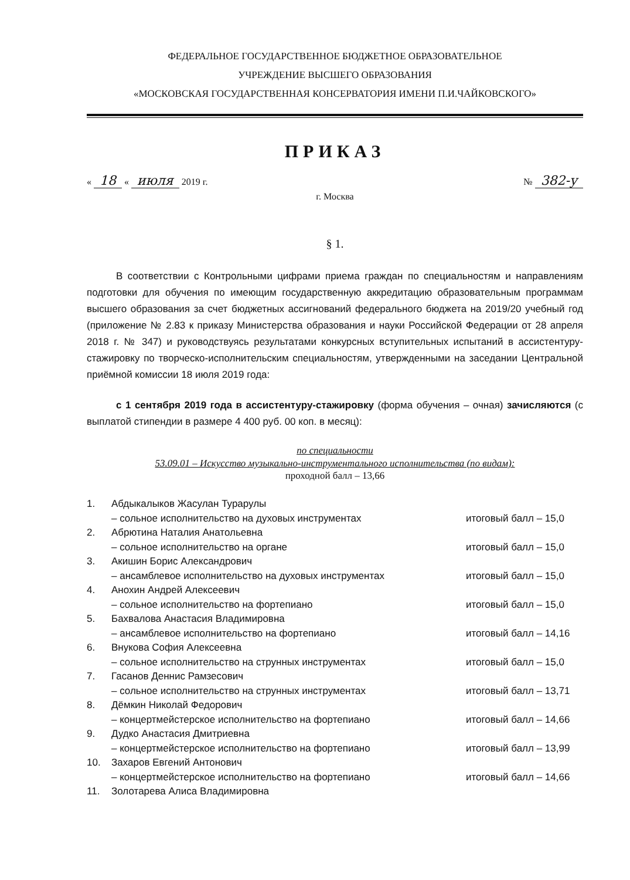ФЕДЕРАЛЬНОЕ ГОСУДАРСТВЕННОЕ БЮДЖЕТНОЕ ОБРАЗОВАТЕЛЬНОЕ
УЧРЕЖДЕНИЕ ВЫСШЕГО ОБРАЗОВАНИЯ
«МОСКОВСКАЯ ГОСУДАРСТВЕННАЯ КОНСЕРВАТОРИЯ ИМЕНИ П.И.ЧАЙКОВСКОГО»
ПРИКАЗ
« 18 « июля 2019 г. № 382-у
г. Москва
§ 1.
В соответствии с Контрольными цифрами приема граждан по специальностям и направлениям подготовки для обучения по имеющим государственную аккредитацию образовательным программам высшего образования за счет бюджетных ассигнований федерального бюджета на 2019/20 учебный год (приложение № 2.83 к приказу Министерства образования и науки Российской Федерации от 28 апреля 2018 г. № 347) и руководствуясь результатами конкурсных вступительных испытаний в ассистентуру-стажировку по творческо-исполнительским специальностям, утвержденными на заседании Центральной приёмной комиссии 18 июля 2019 года:
с 1 сентября 2019 года в ассистентуру-стажировку (форма обучения – очная) зачисляются (с выплатой стипендии в размере 4 400 руб. 00 коп. в месяц):
по специальности
53.09.01 – Искусство музыкально-инструментального исполнительства (по видам):
проходной балл – 13,66
1. Абдыкалыков Жасулан Турарулы
– сольное исполнительство на духовых инструментах
итоговый балл – 15,0
2. Абрютина Наталия Анатольевна
– сольное исполнительство на органе
итоговый балл – 15,0
3. Акишин Борис Александрович
– ансамблевое исполнительство на духовых инструментах
итоговый балл – 15,0
4. Анохин Андрей Алексеевич
– сольное исполнительство на фортепиано
итоговый балл – 15,0
5. Бахвалова Анастасия Владимировна
– ансамблевое исполнительство на фортепиано
итоговый балл – 14,16
6. Внукова София Алексеевна
– сольное исполнительство на струнных инструментах
итоговый балл – 15,0
7. Гасанов Деннис Рамзесович
– сольное исполнительство на струнных инструментах
итоговый балл – 13,71
8. Дёмкин Николай Федорович
– концертмейстерское исполнительство на фортепиано
итоговый балл – 14,66
9. Дудко Анастасия Дмитриевна
– концертмейстерское исполнительство на фортепиано
итоговый балл – 13,99
10. Захаров Евгений Антонович
– концертмейстерское исполнительство на фортепиано
итоговый балл – 14,66
11. Золотарева Алиса Владимировна